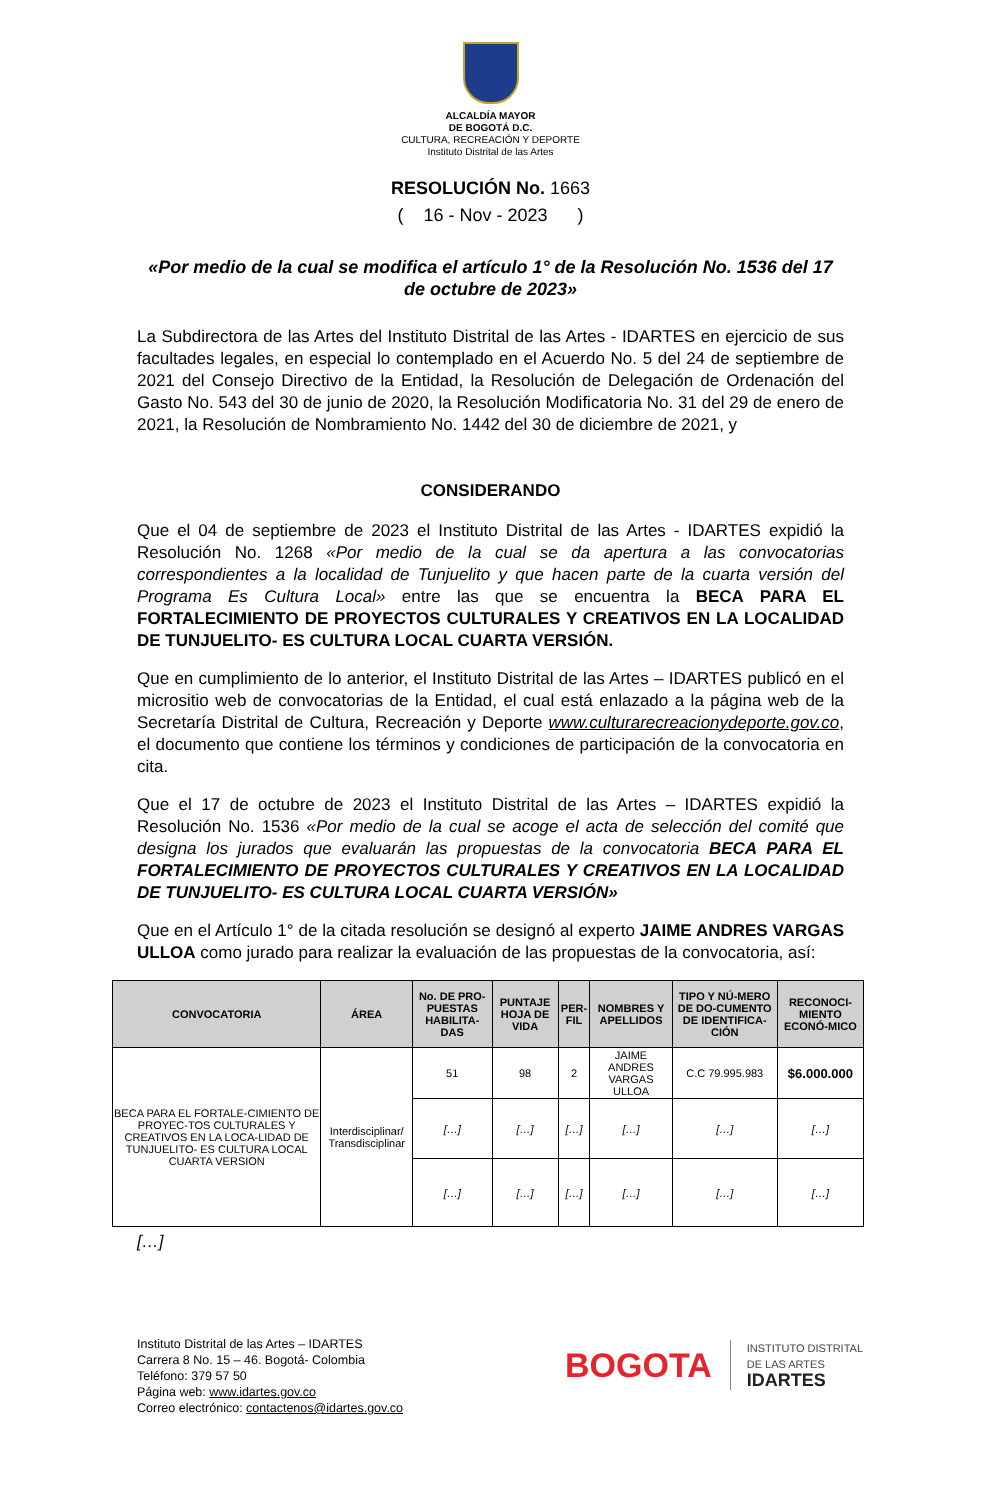ALCALDÍA MAYOR
DE BOGOTÁ D.C.
CULTURA, RECREACIÓN Y DEPORTE
Instituto Distrital de las Artes
RESOLUCIÓN No. 1663
( 16 - Nov - 2023 )
«Por medio de la cual se modifica el artículo 1° de la Resolución No. 1536 del 17 de octubre de 2023»
La Subdirectora de las Artes del Instituto Distrital de las Artes - IDARTES en ejercicio de sus facultades legales, en especial lo contemplado en el Acuerdo No. 5 del 24 de septiembre de 2021 del Consejo Directivo de la Entidad, la Resolución de Delegación de Ordenación del Gasto No. 543 del 30 de junio de 2020, la Resolución Modificatoria No. 31 del 29 de enero de 2021, la Resolución de Nombramiento No. 1442 del 30 de diciembre de 2021, y
CONSIDERANDO
Que el 04 de septiembre de 2023 el Instituto Distrital de las Artes - IDARTES expidió la Resolución No. 1268 «Por medio de la cual se da apertura a las convocatorias correspondientes a la localidad de Tunjuelito y que hacen parte de la cuarta versión del Programa Es Cultura Local» entre las que se encuentra la BECA PARA EL FORTALECIMIENTO DE PROYECTOS CULTURALES Y CREATIVOS EN LA LOCALIDAD DE TUNJUELITO- ES CULTURA LOCAL CUARTA VERSIÓN.
Que en cumplimiento de lo anterior, el Instituto Distrital de las Artes – IDARTES publicó en el micrositio web de convocatorias de la Entidad, el cual está enlazado a la página web de la Secretaría Distrital de Cultura, Recreación y Deporte www.culturarecreacionydeporte.gov.co, el documento que contiene los términos y condiciones de participación de la convocatoria en cita.
Que el 17 de octubre de 2023 el Instituto Distrital de las Artes – IDARTES expidió la Resolución No. 1536 «Por medio de la cual se acoge el acta de selección del comité que designa los jurados que evaluarán las propuestas de la convocatoria BECA PARA EL FORTALECIMIENTO DE PROYECTOS CULTURALES Y CREATIVOS EN LA LOCALIDAD DE TUNJUELITO- ES CULTURA LOCAL CUARTA VERSIÓN»
Que en el Artículo 1° de la citada resolución se designó al experto JAIME ANDRES VARGAS ULLOA como jurado para realizar la evaluación de las propuestas de la convocatoria, así:
| CONVOCATORIA | ÁREA | No. DE PRO-PUESTAS HABILITA-DAS | PUNTAJE HOJA DE VIDA | PER-FIL | NOMBRES Y APELLIDOS | TIPO Y NÚ-MERO DE DO-CUMENTO DE IDENTIFICA-CIÓN | RECONOCI-MIENTO ECONÓ-MICO |
| --- | --- | --- | --- | --- | --- | --- | --- |
| BECA PARA EL FORTALE-CIMIENTO DE PROYEC-TOS CULTURALES Y CREATIVOS EN LA LOCA-LIDAD DE TUNJUELITO- ES CULTURA LOCAL CUARTA VERSION | Interdisciplinar/ Transdisciplinar | 51 | 98 | 2 | JAIME ANDRES VARGAS ULLOA | C.C 79.995.983 | $6.000.000 |
| | | […] | […] | […] | […] | […] | […] |
| | | […] | […] | […] | […] | […] | […] |
[…]
Instituto Distrital de las Artes – IDARTES
Carrera 8 No. 15 – 46. Bogotá- Colombia
Teléfono: 379 57 50
Página web: www.idartes.gov.co
Correo electrónico: contactenos@idartes.gov.co
BOGOTA
INSTITUTO DISTRITAL
DE LAS ARTES
IDARTES